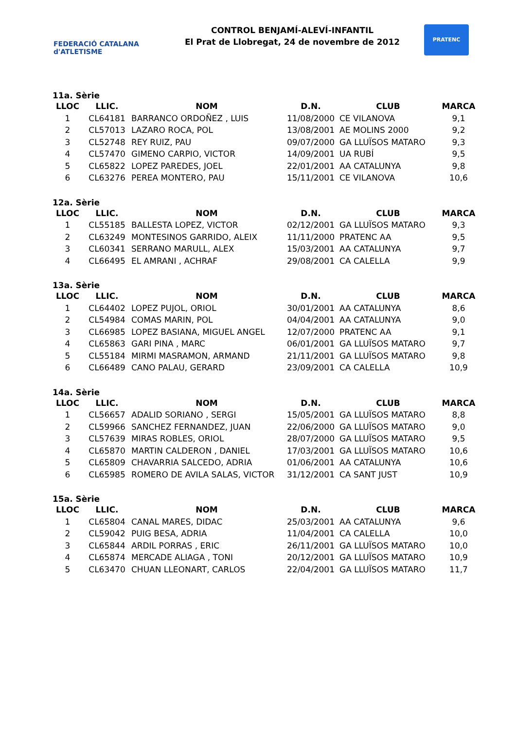FEDERACIÓ CATALANA d'ATLETISME
CONTROL BENJAMÍ-ALEVÍ-INFANTIL
El Prat de Llobregat, 24 de novembre de 2012
PRATENC
11a. Sèrie
| LLOC | LLIC. | NOM | D.N. | CLUB | MARCA |
| --- | --- | --- | --- | --- | --- |
| 1 | CL64181 | BARRANCO ORDOÑEZ , LUIS | 11/08/2000 | CE VILANOVA | 9,1 |
| 2 | CL57013 | LAZARO ROCA, POL | 13/08/2001 | AE MOLINS 2000 | 9,2 |
| 3 | CL52748 | REY RUIZ, PAU | 09/07/2000 | GA LLUÏSOS MATARO | 9,3 |
| 4 | CL57470 | GIMENO CARPIO, VICTOR | 14/09/2001 | UA RUBÍ | 9,5 |
| 5 | CL65822 | LOPEZ PAREDES, JOEL | 22/01/2001 | AA CATALUNYA | 9,8 |
| 6 | CL63276 | PEREA MONTERO, PAU | 15/11/2001 | CE VILANOVA | 10,6 |
12a. Sèrie
| LLOC | LLIC. | NOM | D.N. | CLUB | MARCA |
| --- | --- | --- | --- | --- | --- |
| 1 | CL55185 | BALLESTA LOPEZ, VICTOR | 02/12/2001 | GA LLUÏSOS MATARO | 9,3 |
| 2 | CL63249 | MONTESINOS GARRIDO, ALEIX | 11/11/2000 | PRATENC AA | 9,5 |
| 3 | CL60341 | SERRANO MARULL, ALEX | 15/03/2001 | AA CATALUNYA | 9,7 |
| 4 | CL66495 | EL AMRANI , ACHRAF | 29/08/2001 | CA CALELLA | 9,9 |
13a. Sèrie
| LLOC | LLIC. | NOM | D.N. | CLUB | MARCA |
| --- | --- | --- | --- | --- | --- |
| 1 | CL64402 | LOPEZ PUJOL, ORIOL | 30/01/2001 | AA CATALUNYA | 8,6 |
| 2 | CL54984 | COMAS MARIN, POL | 04/04/2001 | AA CATALUNYA | 9,0 |
| 3 | CL66985 | LOPEZ BASIANA, MIGUEL ANGEL | 12/07/2000 | PRATENC AA | 9,1 |
| 4 | CL65863 | GARI PINA , MARC | 06/01/2001 | GA LLUÏSOS MATARO | 9,7 |
| 5 | CL55184 | MIRMI MASRAMON, ARMAND | 21/11/2001 | GA LLUÏSOS MATARO | 9,8 |
| 6 | CL66489 | CANO PALAU, GERARD | 23/09/2001 | CA CALELLA | 10,9 |
14a. Sèrie
| LLOC | LLIC. | NOM | D.N. | CLUB | MARCA |
| --- | --- | --- | --- | --- | --- |
| 1 | CL56657 | ADALID SORIANO , SERGI | 15/05/2001 | GA LLUÏSOS MATARO | 8,8 |
| 2 | CL59966 | SANCHEZ FERNANDEZ, JUAN | 22/06/2000 | GA LLUÏSOS MATARO | 9,0 |
| 3 | CL57639 | MIRAS ROBLES, ORIOL | 28/07/2000 | GA LLUÏSOS MATARO | 9,5 |
| 4 | CL65870 | MARTIN CALDERON , DANIEL | 17/03/2001 | GA LLUÏSOS MATARO | 10,6 |
| 5 | CL65809 | CHAVARRIA SALCEDO, ADRIA | 01/06/2001 | AA CATALUNYA | 10,6 |
| 6 | CL65985 | ROMERO DE AVILA SALAS, VICTOR | 31/12/2001 | CA SANT JUST | 10,9 |
15a. Sèrie
| LLOC | LLIC. | NOM | D.N. | CLUB | MARCA |
| --- | --- | --- | --- | --- | --- |
| 1 | CL65804 | CANAL MARES, DIDAC | 25/03/2001 | AA CATALUNYA | 9,6 |
| 2 | CL59042 | PUIG BESA, ADRIA | 11/04/2001 | CA CALELLA | 10,0 |
| 3 | CL65844 | ARDIL PORRAS , ERIC | 26/11/2001 | GA LLUÏSOS MATARO | 10,0 |
| 4 | CL65874 | MERCADE ALIAGA , TONI | 20/12/2001 | GA LLUÏSOS MATARO | 10,9 |
| 5 | CL63470 | CHUAN LLEONART, CARLOS | 22/04/2001 | GA LLUÏSOS MATARO | 11,7 |